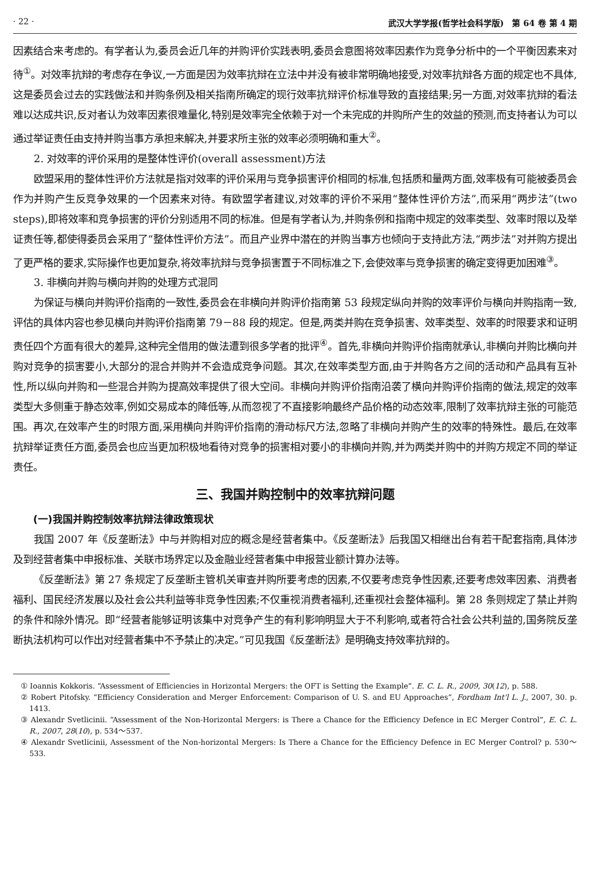· 22 · 武汉大学学报(哲学社会科学版)　第 64 卷 第 4 期
因素结合来考虑的。有学者认为,委员会近几年的并购评价实践表明,委员会意图将效率因素作为竞争分析中的一个平衡因素来对待<sup>①</sup>。对效率抗辩的考虑存在争议,一方面是因为效率抗辩在立法中并没有被非常明确地接受,对效率抗辩各方面的规定也不具体,这是委员会过去的实践做法和并购条例及相关指南所确定的现行效率抗辩评价标准导致的直接结果;另一方面,对效率抗辩的看法难以达成共识,反对者认为效率因素很难量化,特别是效率完全依赖于对一个未完成的并购所产生的效益的预测,而支持者认为可以通过举证责任由支持并购当事方承担来解决,并要求所主张的效率必须明确和重大<sup>②</sup>。
2. 对效率的评价采用的是整体性评价(overall assessment)方法
欧盟采用的整体性评价方法就是指对效率的评价采用与竞争损害评价相同的标准,包括质和量两方面,效率极有可能被委员会作为并购产生反竞争效果的一个因素来对待。有欧盟学者建议,对效率的评价不采用“整体性评价方法”,而采用“两步法”(two steps),即将效率和竞争损害的评价分别适用不同的标准。但是有学者认为,并购条例和指南中规定的效率类型、效率时限以及举证责任等,都使得委员会采用了“整体性评价方法”。而且产业界中潜在的并购当事方也倾向于支持此方法,“两步法”对并购方提出了更严格的要求,实际操作也更加复杂,将效率抗辩与竞争损害置于不同标准之下,会使效率与竞争损害的确定变得更加困难<sup>③</sup>。
3. 非横向并购与横向并购的处理方式混同
为保证与横向并购评价指南的一致性,委员会在非横向并购评价指南第 53 段规定纵向并购的效率评价与横向并购指南一致,评估的具体内容也参见横向并购评价指南第 79－88 段的规定。但是,两类并购在竞争损害、效率类型、效率的时限要求和证明责任四个方面有很大的差异,这种完全借用的做法遭到很多学者的批评<sup>④</sup>。首先,非横向并购评价指南就承认,非横向并购比横向并购对竞争的损害要小,大部分的混合并购并不会造成竞争问题。其次,在效率类型方面,由于并购各方之间的活动和产品具有互补性,所以纵向并购和一些混合并购为提高效率提供了很大空间。非横向并购评价指南沿袭了横向并购评价指南的做法,规定的效率类型大多侧重于静态效率,例如交易成本的降低等,从而忽视了不直接影响最终产品价格的动态效率,限制了效率抗辩主张的可能范围。再次,在效率产生的时限方面,采用横向并购评价指南的滑动标尺方法,忽略了非横向并购产生的效率的特殊性。最后,在效率抗辩举证责任方面,委员会也应当更加积极地看待对竞争的损害相对要小的非横向并购,并为两类并购中的并购方规定不同的举证责任。
三、我国并购控制中的效率抗辩问题
(一)我国并购控制效率抗辩法律政策现状
我国 2007 年《反垄断法》中与并购相对应的概念是经营者集中。《反垄断法》后我国又相继出台有若干配套指南,具体涉及到经营者集中申报标准、关联市场界定以及金融业经营者集中申报营业额计算办法等。
《反垄断法》第 27 条规定了反垄断主管机关审查并购所要考虑的因素,不仅要考虑竞争性因素,还要考虑效率因素、消费者福利、国民经济发展以及社会公共利益等非竞争性因素;不仅重视消费者福利,还重视社会整体福利。第 28 条则规定了禁止并购的条件和除外情况。即“经营者能够证明该集中对竞争产生的有利影响明显大于不利影响,或者符合社会公共利益的,国务院反垄断执法机构可以作出对经营者集中不予禁止的决定。”可见我国《反垄断法》是明确支持效率抗辩的。
① Ioannis Kokkoris. “Assessment of Efficiencies in Horizontal Mergers: the OFT is Setting the Example”. E. C. L. R., 2009, 30(12), p. 588.
② Robert Pitofsky. “Efficiency Consideration and Merger Enforcement: Comparison of U. S. and EU Approaches”, Fordham Int'l L. J., 2007, 30. p. 1413.
③ Alexandr Svetlicinii. “Assessment of the Non-Horizontal Mergers: is There a Chance for the Efficiency Defence in EC Merger Control”, E. C. L. R., 2007, 28(10), p. 534～537.
④ Alexandr Svetlicinii, Assessment of the Non-horizontal Mergers: Is There a Chance for the Efficiency Defence in EC Merger Control? p. 530～533.